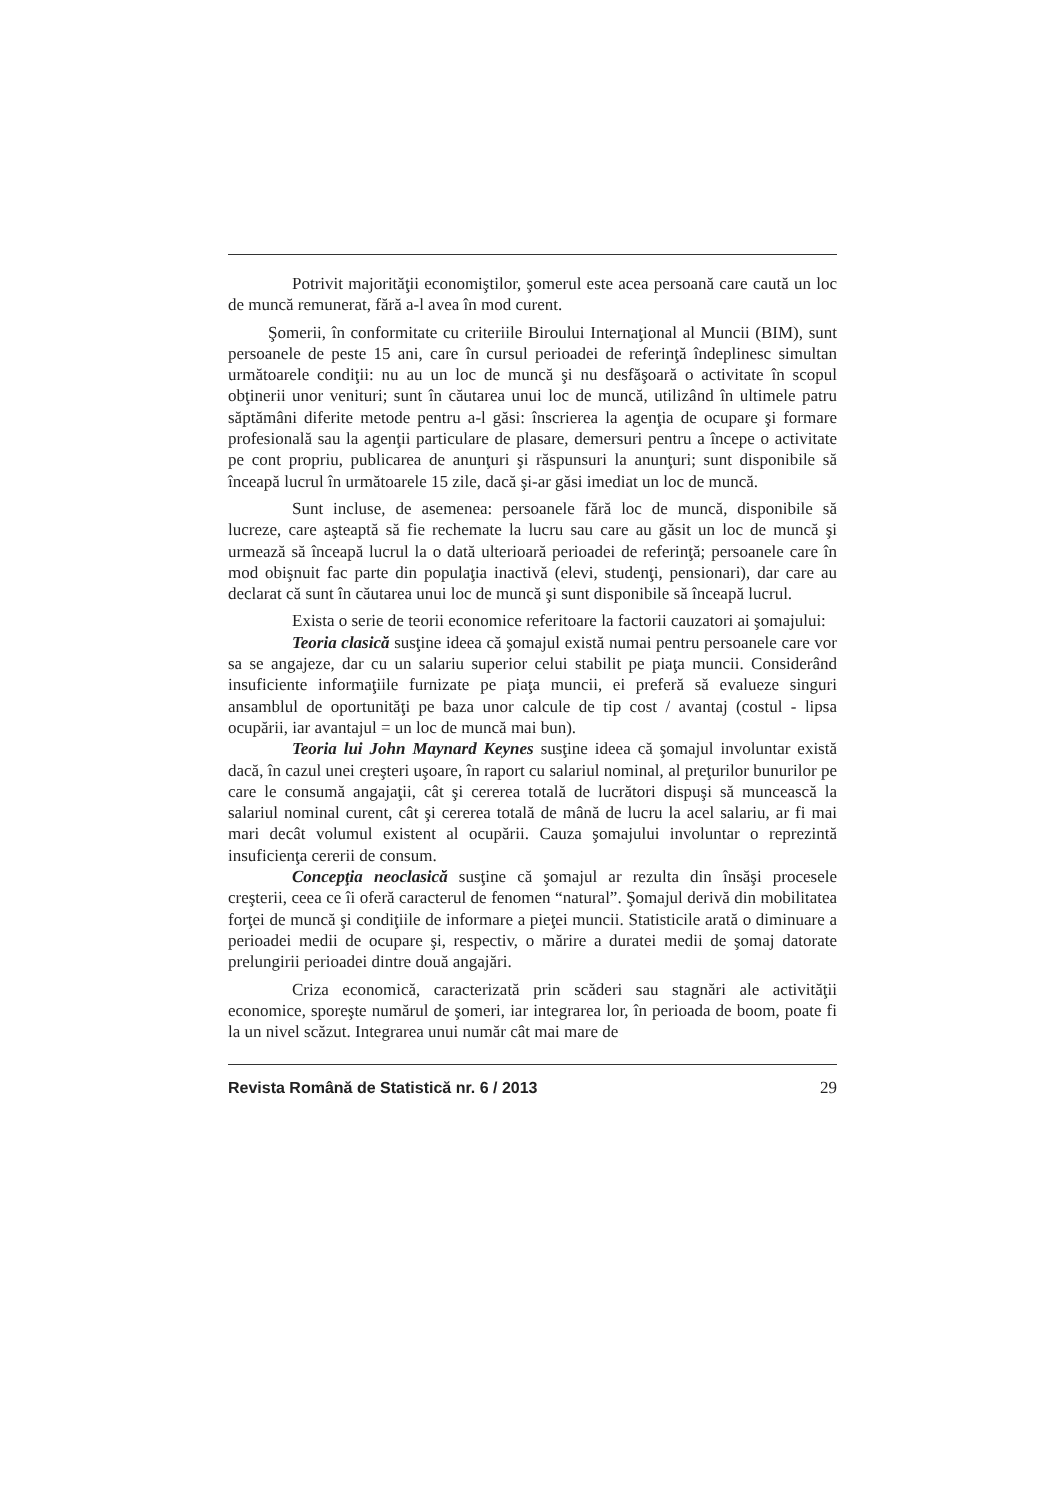Potrivit majorităţii economiştilor, şomerul este acea persoană care caută un loc de muncă remunerat, fără a-l avea în mod curent.
Şomerii, în conformitate cu criteriile Biroului Internaţional al Muncii (BIM), sunt persoanele de peste 15 ani, care în cursul perioadei de referinţă îndeplinesc simultan următoarele condiţii: nu au un loc de muncă şi nu desfăşoară o activitate în scopul obţinerii unor venituri; sunt în căutarea unui loc de muncă, utilizând în ultimele patru săptămâni diferite metode pentru a-l găsi: înscrierea la agenţia de ocupare şi formare profesională sau la agenţii particulare de plasare, demersuri pentru a începe o activitate pe cont propriu, publicarea de anunţuri şi răspunsuri la anunţuri; sunt disponibile să înceapă lucrul în următoarele 15 zile, dacă şi-ar găsi imediat un loc de muncă.
Sunt incluse, de asemenea: persoanele fără loc de muncă, disponibile să lucreze, care aşteaptă să fie rechemate la lucru sau care au găsit un loc de muncă şi urmează să înceapă lucrul la o dată ulterioară perioadei de referinţă; persoanele care în mod obişnuit fac parte din populaţia inactivă (elevi, studenţi, pensionari), dar care au declarat că sunt în căutarea unui loc de muncă şi sunt disponibile să înceapă lucrul.
Exista o serie de teorii economice referitoare la factorii cauzatori ai şomajului:
Teoria clasică susţine ideea că şomajul există numai pentru persoanele care vor sa se angajeze, dar cu un salariu superior celui stabilit pe piaţa muncii. Considerând insuficiente informaţiile furnizate pe piaţa muncii, ei preferă să evalueze singuri ansamblul de oportunităţi pe baza unor calcule de tip cost / avantaj (costul - lipsa ocupării, iar avantajul = un loc de muncă mai bun).
Teoria lui John Maynard Keynes susţine ideea că şomajul involuntar există dacă, în cazul unei creşteri uşoare, în raport cu salariul nominal, al preţurilor bunurilor pe care le consumă angajaţii, cât şi cererea totală de lucrători dispuşi să muncească la salariul nominal curent, cât şi cererea totală de mână de lucru la acel salariu, ar fi mai mari decât volumul existent al ocupării. Cauza şomajului involuntar o reprezintă insuficienţa cererii de consum.
Concepţia neoclasică susţine că şomajul ar rezulta din însăşi procesele creşterii, ceea ce îi oferă caracterul de fenomen “natural”. Şomajul derivă din mobilitatea forţei de muncă şi condiţiile de informare a pieţei muncii. Statisticile arată o diminuare a perioadei medii de ocupare şi, respectiv, o mărire a duratei medii de şomaj datorate prelungirii perioadei dintre două angajări.
Criza economică, caracterizată prin scăderi sau stagnări ale activităţii economice, sporeşte numărul de şomeri, iar integrarea lor, în perioada de boom, poate fi la un nivel scăzut. Integrarea unui număr cât mai mare de
Revista Română de Statistică nr. 6 / 2013 29